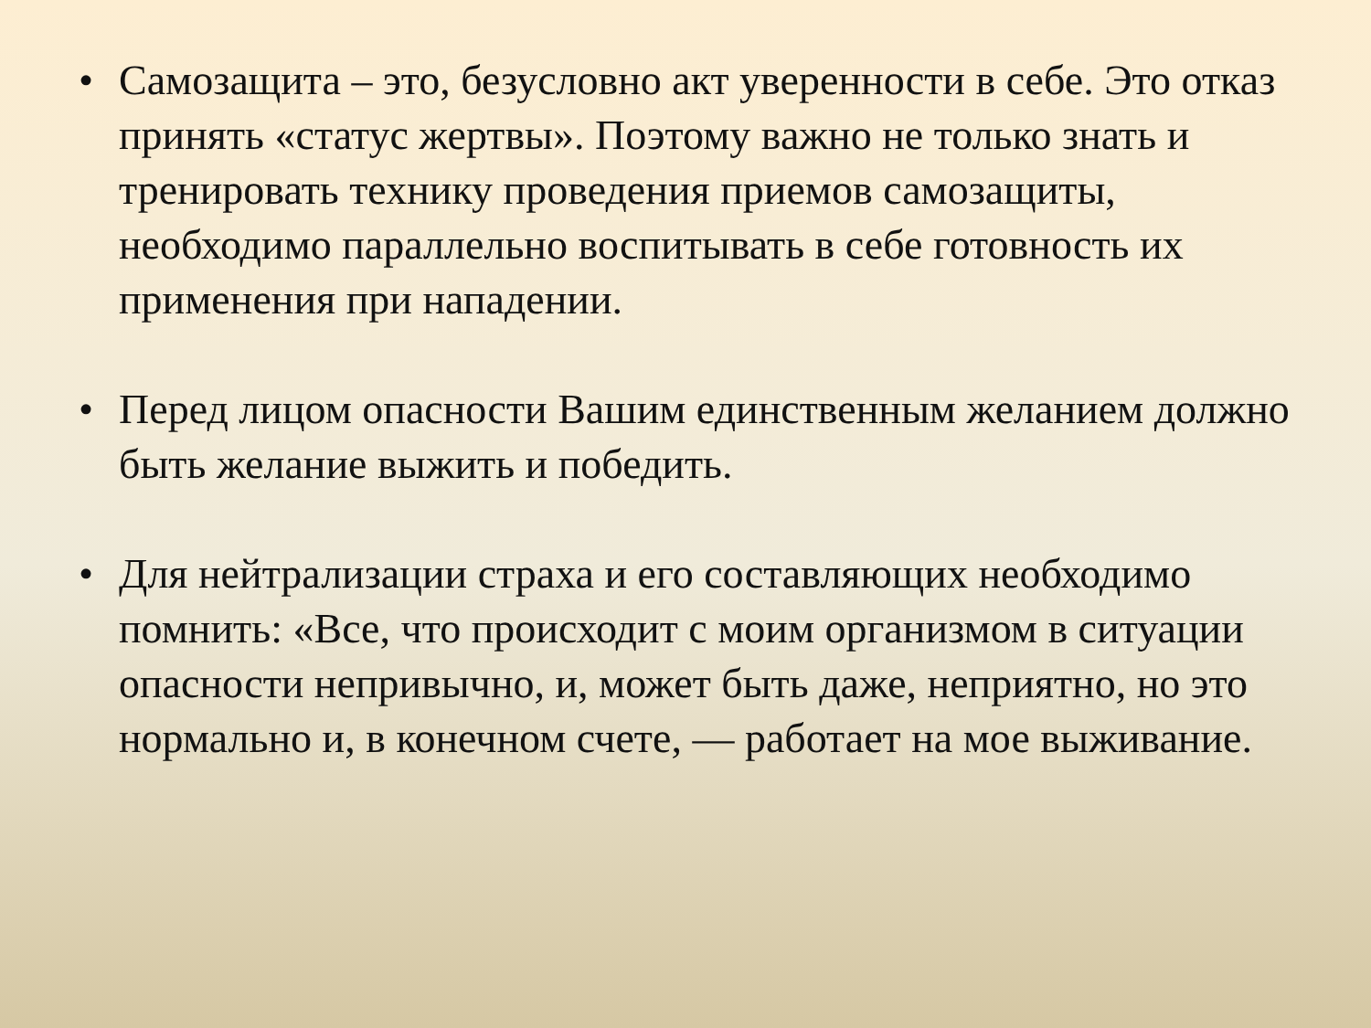• Самозащита – это, безусловно акт уверенности в себе. Это отказ принять «статус жертвы». Поэтому важно не только знать и тренировать технику проведения приемов самозащиты, необходимо параллельно воспитывать в себе готовность их применения при нападении.
• Перед лицом опасности Вашим единственным желанием должно быть желание выжить и победить.
• Для нейтрализации страха и его составляющих необходимо помнить: «Все, что происходит с моим организмом в ситуации опасности непривычно, и, может быть даже, неприятно, но это нормально и, в конечном счете, — работает на мое выживание.